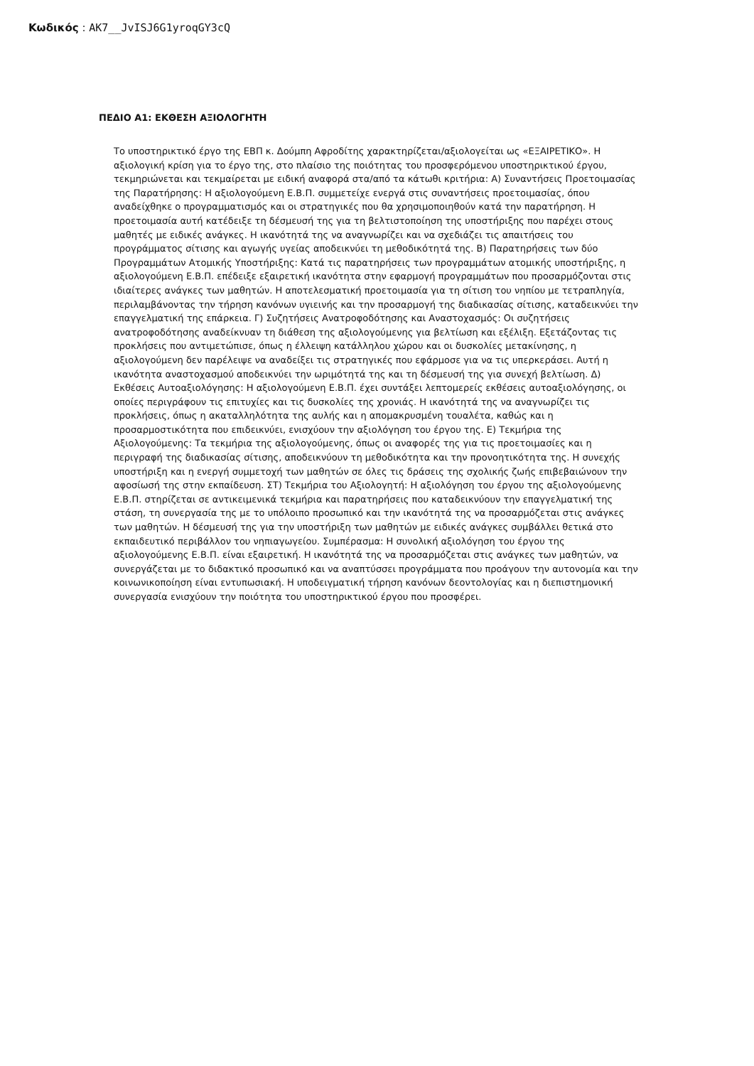Κωδικός : AK7__JvISJ6G1yroqGY3cQ
ΠΕΔΙΟ Α1: ΕΚΘΕΣΗ ΑΞΙΟΛΟΓΗΤΗ
Το υποστηρικτικό έργο της ΕΒΠ κ. Δούμπη Αφροδίτης χαρακτηρίζεται/αξιολογείται ως «ΕΞΑΙΡΕΤΙΚΟ». Η αξιολογική κρίση για το έργο της, στο πλαίσιο της ποιότητας του προσφερόμενου υποστηρικτικού έργου, τεκμηριώνεται και τεκμαίρεται με ειδική αναφορά στα/από τα κάτωθι κριτήρια: Α) Συναντήσεις Προετοιμασίας της Παρατήρησης: Η αξιολογούμενη Ε.Β.Π. συμμετείχε ενεργά στις συναντήσεις προετοιμασίας, όπου αναδείχθηκε ο προγραμματισμός και οι στρατηγικές που θα χρησιμοποιηθούν κατά την παρατήρηση. Η προετοιμασία αυτή κατέδειξε τη δέσμευσή της για τη βελτιστοποίηση της υποστήριξης που παρέχει στους μαθητές με ειδικές ανάγκες. Η ικανότητά της να αναγνωρίζει και να σχεδιάζει τις απαιτήσεις του προγράμματος σίτισης και αγωγής υγείας αποδεικνύει τη μεθοδικότητά της. Β) Παρατηρήσεις των δύο Προγραμμάτων Ατομικής Υποστήριξης: Κατά τις παρατηρήσεις των προγραμμάτων ατομικής υποστήριξης, η αξιολογούμενη Ε.Β.Π. επέδειξε εξαιρετική ικανότητα στην εφαρμογή προγραμμάτων που προσαρμόζονται στις ιδιαίτερες ανάγκες των μαθητών. Η αποτελεσματική προετοιμασία για τη σίτιση του νηπίου με τετραπληγία, περιλαμβάνοντας την τήρηση κανόνων υγιεινής και την προσαρμογή της διαδικασίας σίτισης, καταδεικνύει την επαγγελματική της επάρκεια. Γ) Συζητήσεις Ανατροφοδότησης και Αναστοχασμός: Οι συζητήσεις ανατροφοδότησης αναδείκνυαν τη διάθεση της αξιολογούμενης για βελτίωση και εξέλιξη. Εξετάζοντας τις προκλήσεις που αντιμετώπισε, όπως η έλλειψη κατάλληλου χώρου και οι δυσκολίες μετακίνησης, η αξιολογούμενη δεν παρέλειψε να αναδείξει τις στρατηγικές που εφάρμοσε για να τις υπερκεράσει. Αυτή η ικανότητα αναστοχασμού αποδεικνύει την ωριμότητά της και τη δέσμευσή της για συνεχή βελτίωση. Δ) Εκθέσεις Αυτοαξιολόγησης: Η αξιολογούμενη Ε.Β.Π. έχει συντάξει λεπτομερείς εκθέσεις αυτοαξιολόγησης, οι οποίες περιγράφουν τις επιτυχίες και τις δυσκολίες της χρονιάς. Η ικανότητά της να αναγνωρίζει τις προκλήσεις, όπως η ακαταλληλότητα της αυλής και η απομακρυσμένη τουαλέτα, καθώς και η προσαρμοστικότητα που επιδεικνύει, ενισχύουν την αξιολόγηση του έργου της. Ε) Τεκμήρια της Αξιολογούμενης: Τα τεκμήρια της αξιολογούμενης, όπως οι αναφορές της για τις προετοιμασίες και η περιγραφή της διαδικασίας σίτισης, αποδεικνύουν τη μεθοδικότητα και την προνοητικότητα της. Η συνεχής υποστήριξη και η ενεργή συμμετοχή των μαθητών σε όλες τις δράσεις της σχολικής ζωής επιβεβαιώνουν την αφοσίωσή της στην εκπαίδευση. ΣΤ) Τεκμήρια του Αξιολογητή: Η αξιολόγηση του έργου της αξιολογούμενης Ε.Β.Π. στηρίζεται σε αντικειμενικά τεκμήρια και παρατηρήσεις που καταδεικνύουν την επαγγελματική της στάση, τη συνεργασία της με το υπόλοιπο προσωπικό και την ικανότητά της να προσαρμόζεται στις ανάγκες των μαθητών. Η δέσμευσή της για την υποστήριξη των μαθητών με ειδικές ανάγκες συμβάλλει θετικά στο εκπαιδευτικό περιβάλλον του νηπιαγωγείου. Συμπέρασμα: Η συνολική αξιολόγηση του έργου της αξιολογούμενης Ε.Β.Π. είναι εξαιρετική. Η ικανότητά της να προσαρμόζεται στις ανάγκες των μαθητών, να συνεργάζεται με το διδακτικό προσωπικό και να αναπτύσσει προγράμματα που προάγουν την αυτονομία και την κοινωνικοποίηση είναι εντυπωσιακή. Η υποδειγματική τήρηση κανόνων δεοντολογίας και η διεπιστημονική συνεργασία ενισχύουν την ποιότητα του υποστηρικτικού έργου που προσφέρει.